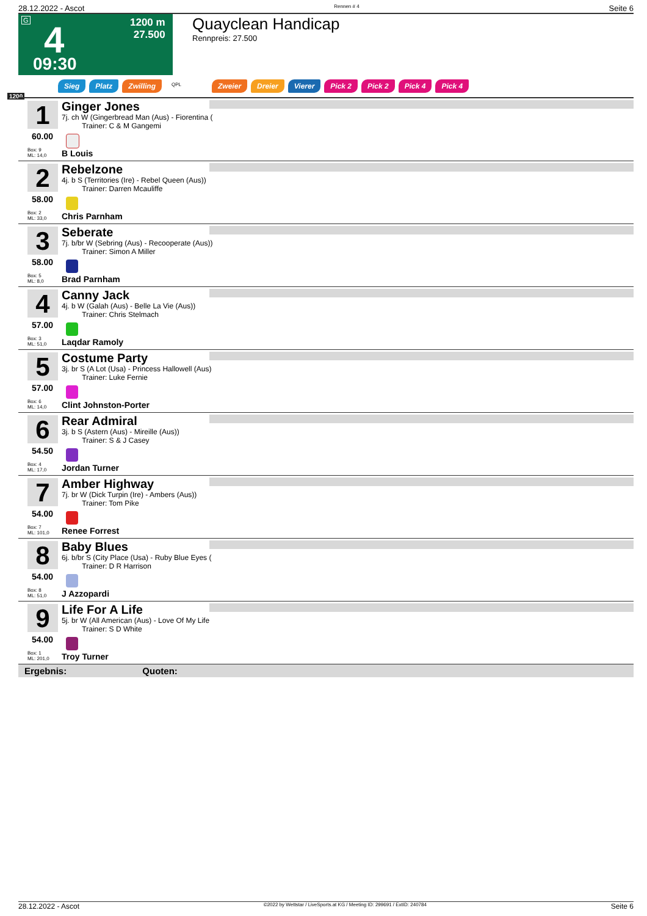28.12.2022 - Ascot Rennen # 4 Seite 6
G 4
1200 m
27.500
09:30
Quayclean Handicap
Rennpreis: 27.500
1200
Sieg Platz Zwilling QPL Zweier Dreier Vierer Pick 2 Pick 2 Pick 4 Pick 4
1
60.00
Box: 9
ML: 14,0
Ginger Jones
7j. ch W (Gingerbread Man (Aus) - Fiorentina (
Trainer: C & M Gangemi
B Louis
2
58.00
Box: 2
ML: 33,0
Rebelzone
4j. b S (Territories (Ire) - Rebel Queen (Aus))
Trainer: Darren Mcauliffe
Chris Parnham
3
58.00
Box: 5
ML: 8,0
Seberate
7j. b/br W (Sebring (Aus) - Recooperate (Aus))
Trainer: Simon A Miller
Brad Parnham
4
57.00
Box: 3
ML: 51,0
Canny Jack
4j. b W (Galah (Aus) - Belle La Vie (Aus))
Trainer: Chris Stelmach
Laqdar Ramoly
5
57.00
Box: 6
ML: 14,0
Costume Party
3j. br S (A Lot (Usa) - Princess Hallowell (Aus)
Trainer: Luke Fernie
Clint Johnston-Porter
6
54.50
Box: 4
ML: 17,0
Rear Admiral
3j. b S (Astern (Aus) - Mireille (Aus))
Trainer: S & J Casey
Jordan Turner
7
54.00
Box: 7
ML: 101,0
Amber Highway
7j. br W (Dick Turpin (Ire) - Ambers (Aus))
Trainer: Tom Pike
Renee Forrest
8
54.00
Box: 8
ML: 51,0
Baby Blues
6j. b/br S (City Place (Usa) - Ruby Blue Eyes (
Trainer: D R Harrison
J Azzopardi
9
54.00
Box: 1
ML: 201,0
Life For A Life
5j. br W (All American (Aus) - Love Of My Life
Trainer: S D White
Troy Turner
Ergebnis: Quoten:
28.12.2022 - Ascot ©2022 by Wettstar / LiveSports.at KG / Meeting ID: 299691 / ExtID: 240784 Seite 6